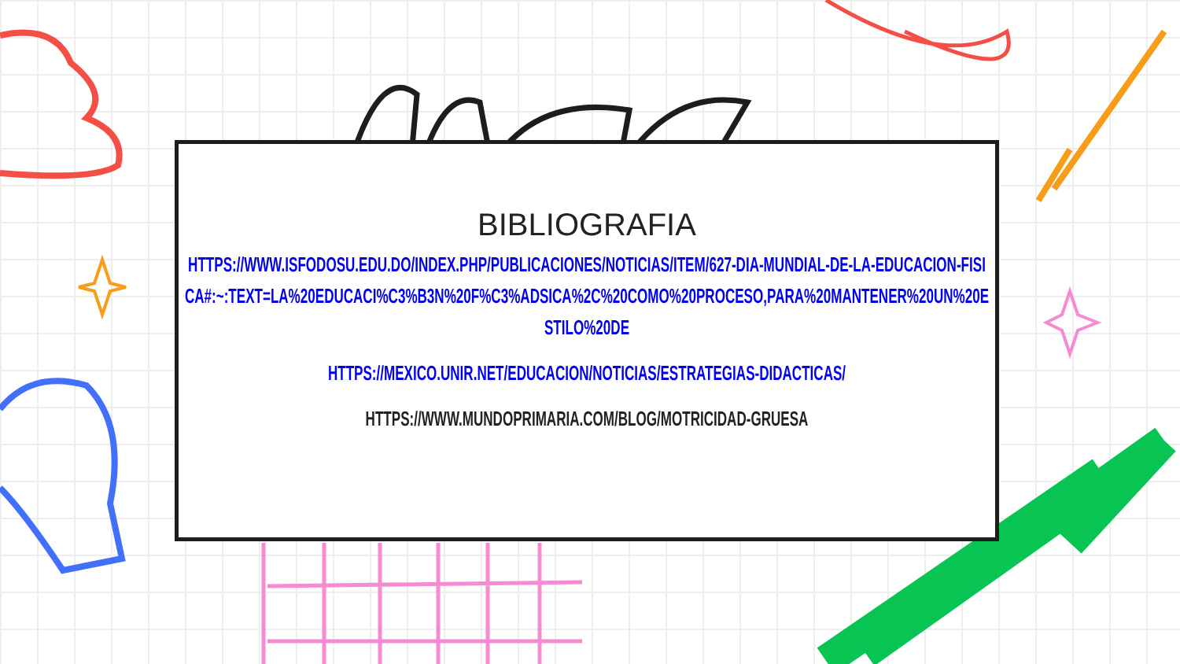BIBLIOGRAFIA
HTTPS://WWW.ISFODOSU.EDU.DO/INDEX.PHP/PUBLICACIONES/NOTICIAS/ITEM/627-DIA-MUNDIAL-DE-LA-EDUCACION-FISICA#:~:TEXT=LA%20EDUCACI%C3%B3N%20F%C3%ADSICA%2C%20COMO%20PROCESO,PARA%20MANTENER%20UN%20ESTILO%20DE
HTTPS://MEXICO.UNIR.NET/EDUCACION/NOTICIAS/ESTRATEGIAS-DIDACTICAS/
HTTPS://WWW.MUNDOPRIMARIA.COM/BLOG/MOTRICIDAD-GRUESA